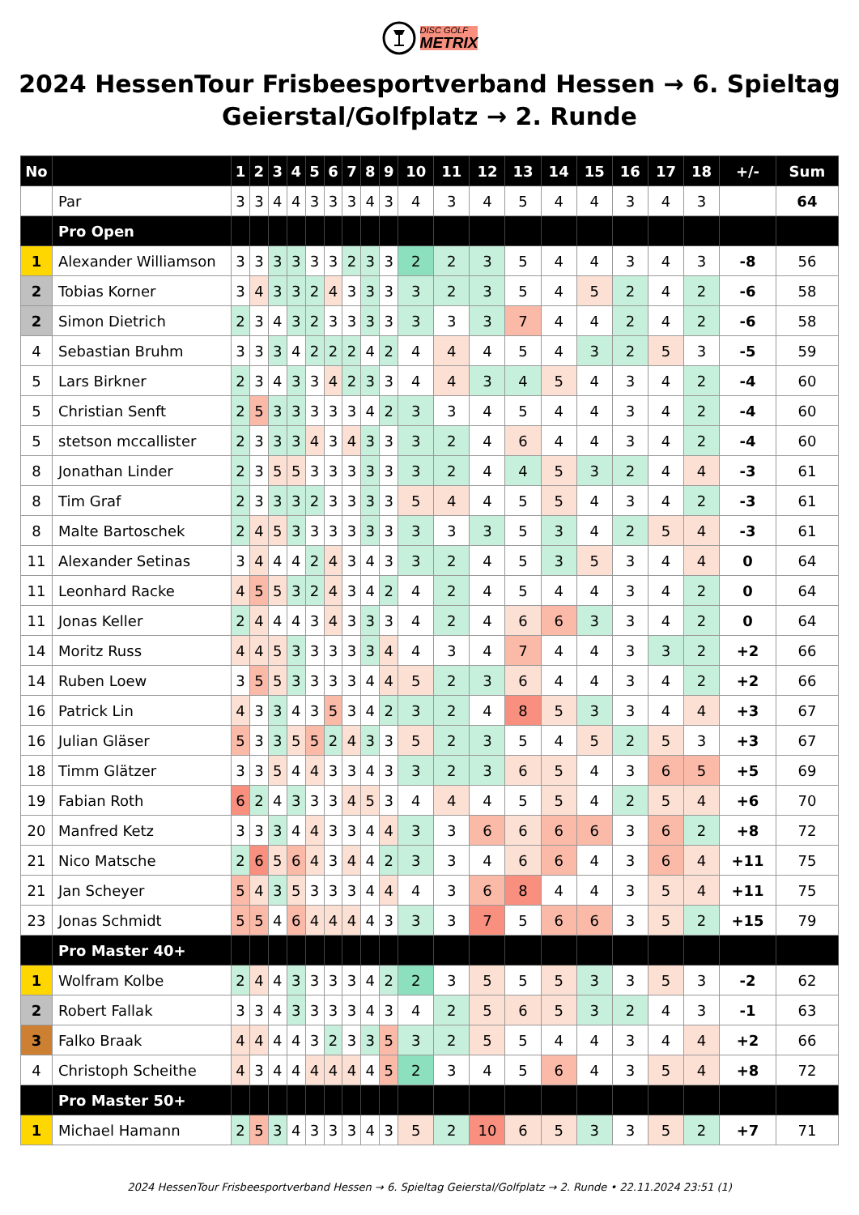DISC GOLF
METRIX
2024 HessenTour Frisbeesportverband Hessen → 6. Spieltag Geierstal/Golfplatz → 2. Runde
| No | | 1 | 2 | 3 | 4 | 5 | 6 | 7 | 8 | 9 | 10 | 11 | 12 | 13 | 14 | 15 | 16 | 17 | 18 | +/- | Sum |
| --- | --- | --- | --- | --- | --- | --- | --- | --- | --- | --- | --- | --- | --- | --- | --- | --- | --- | --- | --- | --- | --- |
| | Par | 3 | 3 | 4 | 4 | 3 | 3 | 3 | 4 | 3 | 4 | 3 | 4 | 5 | 4 | 4 | 3 | 4 | 3 | | 64 |
| | Pro Open | | | | | | | | | | | | | | | | | | | | |
| 1 | Alexander Williamson | 3 | 3 | 3 | 3 | 3 | 3 | 2 | 3 | 3 | 2 | 2 | 3 | 5 | 4 | 4 | 3 | 4 | 3 | -8 | 56 |
| 2 | Tobias Korner | 3 | 4 | 3 | 3 | 2 | 4 | 3 | 3 | 3 | 3 | 2 | 3 | 5 | 4 | 5 | 2 | 4 | 2 | -6 | 58 |
| 2 | Simon Dietrich | 2 | 3 | 4 | 3 | 2 | 3 | 3 | 3 | 3 | 3 | 3 | 3 | 7 | 4 | 4 | 2 | 4 | 2 | -6 | 58 |
| 4 | Sebastian Bruhm | 3 | 3 | 3 | 4 | 2 | 2 | 2 | 4 | 2 | 4 | 4 | 4 | 5 | 4 | 3 | 2 | 5 | 3 | -5 | 59 |
| 5 | Lars Birkner | 2 | 3 | 4 | 3 | 3 | 4 | 2 | 3 | 3 | 4 | 4 | 3 | 4 | 5 | 4 | 3 | 4 | 2 | -4 | 60 |
| 5 | Christian Senft | 2 | 5 | 3 | 3 | 3 | 3 | 3 | 4 | 2 | 3 | 3 | 4 | 5 | 4 | 4 | 3 | 4 | 2 | -4 | 60 |
| 5 | stetson mccallister | 2 | 3 | 3 | 3 | 4 | 3 | 4 | 3 | 3 | 3 | 2 | 4 | 6 | 4 | 4 | 3 | 4 | 2 | -4 | 60 |
| 8 | Jonathan Linder | 2 | 3 | 5 | 5 | 3 | 3 | 3 | 3 | 3 | 3 | 2 | 4 | 4 | 5 | 3 | 2 | 4 | 4 | -3 | 61 |
| 8 | Tim Graf | 2 | 3 | 3 | 3 | 2 | 3 | 3 | 3 | 3 | 5 | 4 | 4 | 5 | 5 | 4 | 3 | 4 | 2 | -3 | 61 |
| 8 | Malte Bartoschek | 2 | 4 | 5 | 3 | 3 | 3 | 3 | 3 | 3 | 3 | 3 | 3 | 5 | 3 | 4 | 2 | 5 | 4 | -3 | 61 |
| 11 | Alexander Setinas | 3 | 4 | 4 | 4 | 2 | 4 | 3 | 4 | 3 | 3 | 2 | 4 | 5 | 3 | 5 | 3 | 4 | 4 | 0 | 64 |
| 11 | Leonhard Racke | 4 | 5 | 5 | 3 | 2 | 4 | 3 | 4 | 2 | 4 | 2 | 4 | 5 | 4 | 4 | 3 | 4 | 2 | 0 | 64 |
| 11 | Jonas Keller | 2 | 4 | 4 | 4 | 3 | 4 | 3 | 3 | 3 | 4 | 2 | 4 | 6 | 6 | 3 | 3 | 4 | 2 | 0 | 64 |
| 14 | Moritz Russ | 4 | 4 | 5 | 3 | 3 | 3 | 3 | 3 | 4 | 4 | 3 | 4 | 7 | 4 | 4 | 3 | 3 | 2 | +2 | 66 |
| 14 | Ruben Loew | 3 | 5 | 5 | 3 | 3 | 3 | 3 | 4 | 4 | 5 | 2 | 3 | 6 | 4 | 4 | 3 | 4 | 2 | +2 | 66 |
| 16 | Patrick Lin | 4 | 3 | 3 | 4 | 3 | 5 | 3 | 4 | 2 | 3 | 2 | 4 | 8 | 5 | 3 | 3 | 4 | 4 | +3 | 67 |
| 16 | Julian Gläser | 5 | 3 | 3 | 5 | 5 | 2 | 4 | 3 | 3 | 5 | 2 | 3 | 5 | 4 | 5 | 2 | 5 | 3 | +3 | 67 |
| 18 | Timm Glätzer | 3 | 3 | 5 | 4 | 4 | 3 | 3 | 4 | 3 | 3 | 2 | 3 | 6 | 5 | 4 | 3 | 6 | 5 | +5 | 69 |
| 19 | Fabian Roth | 6 | 2 | 4 | 3 | 3 | 3 | 4 | 5 | 3 | 4 | 4 | 4 | 5 | 5 | 4 | 2 | 5 | 4 | +6 | 70 |
| 20 | Manfred Ketz | 3 | 3 | 3 | 4 | 4 | 3 | 3 | 4 | 4 | 3 | 3 | 6 | 6 | 6 | 6 | 3 | 6 | 2 | +8 | 72 |
| 21 | Nico Matsche | 2 | 6 | 5 | 6 | 4 | 3 | 4 | 4 | 2 | 3 | 3 | 4 | 6 | 6 | 4 | 3 | 6 | 4 | +11 | 75 |
| 21 | Jan Scheyer | 5 | 4 | 3 | 5 | 3 | 3 | 3 | 4 | 4 | 4 | 3 | 6 | 8 | 4 | 4 | 3 | 5 | 4 | +11 | 75 |
| 23 | Jonas Schmidt | 5 | 5 | 4 | 6 | 4 | 4 | 4 | 4 | 3 | 3 | 3 | 7 | 5 | 6 | 6 | 3 | 5 | 2 | +15 | 79 |
| | Pro Master 40+ | | | | | | | | | | | | | | | | | | | | |
| 1 | Wolfram Kolbe | 2 | 4 | 4 | 3 | 3 | 3 | 3 | 4 | 2 | 2 | 3 | 5 | 5 | 5 | 3 | 3 | 5 | 3 | -2 | 62 |
| 2 | Robert Fallak | 3 | 3 | 4 | 3 | 3 | 3 | 3 | 4 | 3 | 4 | 2 | 5 | 6 | 5 | 3 | 2 | 4 | 3 | -1 | 63 |
| 3 | Falko Braak | 4 | 4 | 4 | 4 | 3 | 2 | 3 | 3 | 5 | 3 | 2 | 5 | 5 | 4 | 4 | 3 | 4 | 4 | +2 | 66 |
| 4 | Christoph Scheithe | 4 | 3 | 4 | 4 | 4 | 4 | 4 | 4 | 5 | 2 | 3 | 4 | 5 | 6 | 4 | 3 | 5 | 4 | +8 | 72 |
| | Pro Master 50+ | | | | | | | | | | | | | | | | | | | | |
| 1 | Michael Hamann | 2 | 5 | 3 | 4 | 3 | 3 | 3 | 4 | 3 | 5 | 2 | 10 | 6 | 5 | 3 | 3 | 5 | 2 | +7 | 71 |
2024 HessenTour Frisbeesportverband Hessen → 6. Spieltag Geierstal/Golfplatz → 2. Runde • 22.11.2024 23:51 (1)